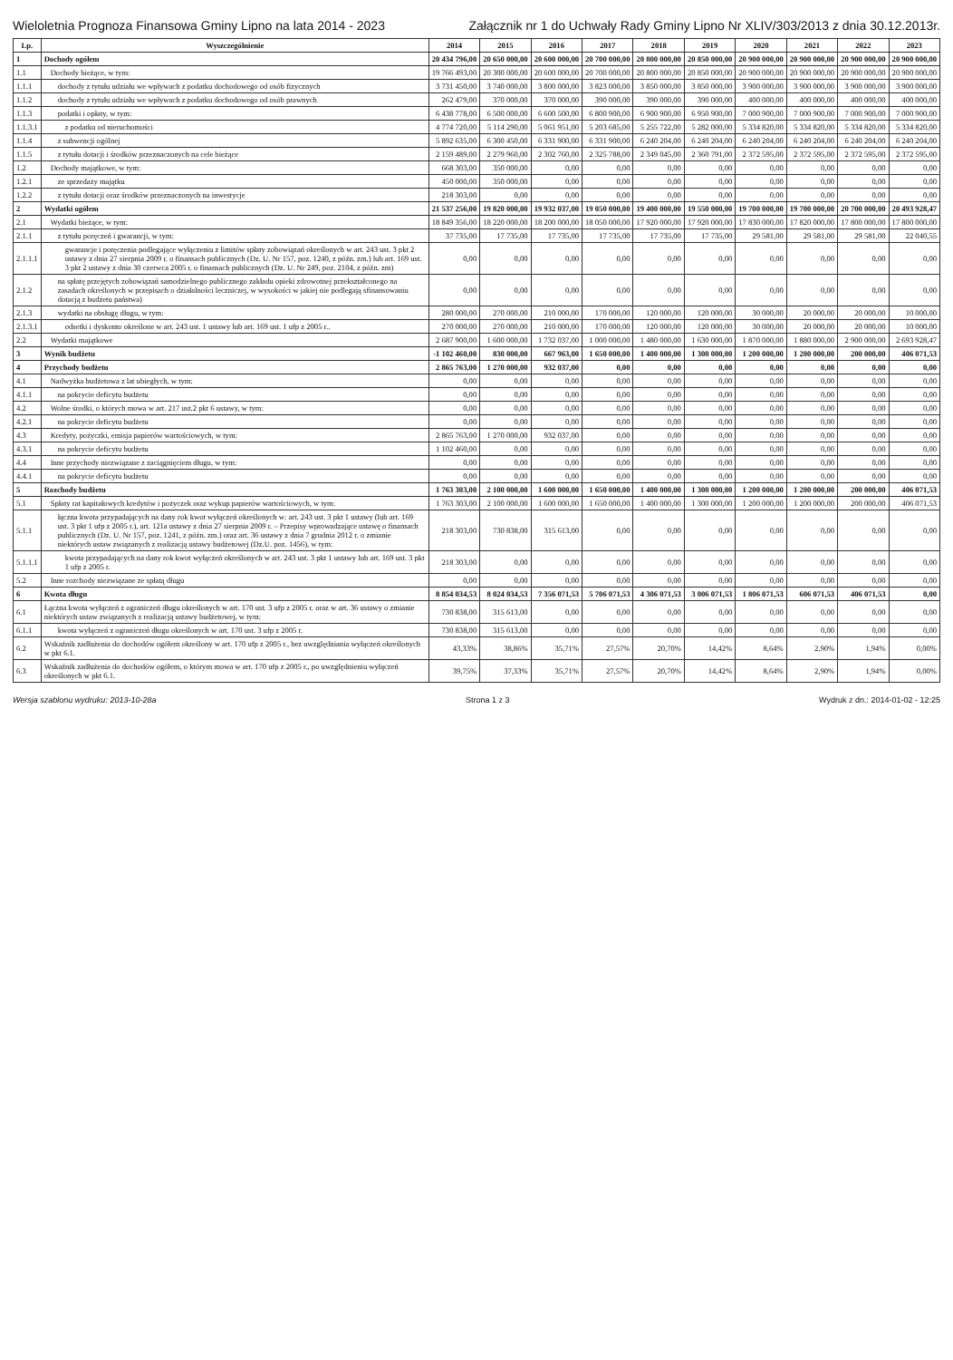Wieloletnia Prognoza Finansowa Gminy Lipno na lata 2014 - 2023 Załącznik nr 1 do Uchwały Rady Gminy Lipno Nr XLIV/303/2013 z dnia 30.12.2013r.
| Lp. | Wyszczególnienie | 2014 | 2015 | 2016 | 2017 | 2018 | 2019 | 2020 | 2021 | 2022 | 2023 |
| --- | --- | --- | --- | --- | --- | --- | --- | --- | --- | --- | --- |
| 1 | Dochody ogółem | 20 434 796,00 | 20 650 000,00 | 20 600 000,00 | 20 700 000,00 | 20 800 000,00 | 20 850 000,00 | 20 900 000,00 | 20 900 000,00 | 20 900 000,00 | 20 900 000,00 |
| 1.1 | Dochody bieżące, w tym: | 19 766 493,00 | 20 300 000,00 | 20 600 000,00 | 20 700 000,00 | 20 800 000,00 | 20 850 000,00 | 20 900 000,00 | 20 900 000,00 | 20 900 000,00 | 20 900 000,00 |
| 1.1.1 | dochody z tytułu udziału we wpływach z podatku dochodowego od osób fizycznych | 3 731 450,00 | 3 740 000,00 | 3 800 000,00 | 3 823 000,00 | 3 850 000,00 | 3 850 000,00 | 3 900 000,00 | 3 900 000,00 | 3 900 000,00 | 3 900 000,00 |
| 1.1.2 | dochody z tytułu udziału we wpływach z podatku dochodowego od osób prawnych | 262 479,00 | 370 000,00 | 370 000,00 | 390 000,00 | 390 000,00 | 390 000,00 | 400 000,00 | 400 000,00 | 400 000,00 | 400 000,00 |
| 1.1.3 | podatki i opłaty, w tym: | 6 438 778,00 | 6 500 000,00 | 6 600 500,00 | 6 800 900,00 | 6 900 900,00 | 6 950 900,00 | 7 000 900,00 | 7 000 900,00 | 7 000 900,00 | 7 000 900,00 |
| 1.1.3.1 | z podatku od nieruchomości | 4 774 720,00 | 5 114 290,00 | 5 061 951,00 | 5 203 685,00 | 5 255 722,00 | 5 282 000,00 | 5 334 820,00 | 5 334 820,00 | 5 334 820,00 | 5 334 820,00 |
| 1.1.4 | z subwencji ogólnej | 5 892 635,00 | 6 300 450,00 | 6 331 900,00 | 6 331 900,00 | 6 240 204,00 | 6 240 204,00 | 6 240 204,00 | 6 240 204,00 | 6 240 204,00 | 6 240 204,00 |
| 1.1.5 | z tytułu dotacji i środków przeznaczonych na cele bieżące | 2 159 489,00 | 2 279 960,00 | 2 302 760,00 | 2 325 788,00 | 2 349 045,00 | 2 360 791,00 | 2 372 595,00 | 2 372 595,00 | 2 372 595,00 | 2 372 595,00 |
| 1.2 | Dochody majątkowe, w tym: | 668 303,00 | 350 000,00 | 0,00 | 0,00 | 0,00 | 0,00 | 0,00 | 0,00 | 0,00 | 0,00 |
| 1.2.1 | ze sprzedaży majątku | 450 000,00 | 350 000,00 | 0,00 | 0,00 | 0,00 | 0,00 | 0,00 | 0,00 | 0,00 | 0,00 |
| 1.2.2 | z tytułu dotacji oraz środków przeznaczonych na inwestycje | 218 303,00 | 0,00 | 0,00 | 0,00 | 0,00 | 0,00 | 0,00 | 0,00 | 0,00 | 0,00 |
| 2 | Wydatki ogółem | 21 537 256,00 | 19 820 000,00 | 19 932 037,00 | 19 050 000,00 | 19 400 000,00 | 19 550 000,00 | 19 700 000,00 | 19 700 000,00 | 20 700 000,00 | 20 493 928,47 |
| 2.1 | Wydatki bieżące, w tym: | 18 849 356,00 | 18 220 000,00 | 18 200 000,00 | 18 050 000,00 | 17 920 000,00 | 17 920 000,00 | 17 830 000,00 | 17 820 000,00 | 17 800 000,00 | 17 800 000,00 |
| 2.1.1 | z tytułu poręczeń i gwarancji, w tym: | 37 735,00 | 17 735,00 | 17 735,00 | 17 735,00 | 17 735,00 | 17 735,00 | 29 581,00 | 29 581,00 | 29 581,00 | 22 040,55 |
| 2.1.1.1 | gwarancje i poręczenia podlegające wyłączeniu z limitów spłaty zobowiązań określonych w art. 243 ust. 3 pkt 2 ustawy z dnia 27 sierpnia 2009 r. o finansach publicznych (Dz. U. Nr 157, poz. 1240, z późn. zm.) lub art. 169 ust. 3 pkt 2 ustawy z dnia 30 czerwca 2005 r. o finansach publicznych (Dz. U. Nr 249, poz. 2104, z późn. zm) | 0,00 | 0,00 | 0,00 | 0,00 | 0,00 | 0,00 | 0,00 | 0,00 | 0,00 | 0,00 |
| 2.1.2 | na spłatę przejętych zobowiązań samodzielnego publicznego zakładu opieki zdrowotnej przekształconego na zasadach określonych w przepisach o działalności leczniczej, w wysokości w jakiej nie podlegają sfinansowaniu dotacją z budżetu państwa) | 0,00 | 0,00 | 0,00 | 0,00 | 0,00 | 0,00 | 0,00 | 0,00 | 0,00 | 0,00 |
| 2.1.3 | wydatki na obsługę długu, w tym: | 280 000,00 | 270 000,00 | 210 000,00 | 170 000,00 | 120 000,00 | 120 000,00 | 30 000,00 | 20 000,00 | 20 000,00 | 10 000,00 |
| 2.1.3.1 | odsetki i dyskonto określone w art. 243 ust. 1 ustawy lub art. 169 ust. 1 ufp z 2005 r.. | 270 000,00 | 270 000,00 | 210 000,00 | 170 000,00 | 120 000,00 | 120 000,00 | 30 000,00 | 20 000,00 | 20 000,00 | 10 000,00 |
| 2.2 | Wydatki majątkowe | 2 687 900,00 | 1 600 000,00 | 1 732 037,00 | 1 000 000,00 | 1 480 000,00 | 1 630 000,00 | 1 870 000,00 | 1 880 000,00 | 2 900 000,00 | 2 693 928,47 |
| 3 | Wynik budżetu | -1 102 460,00 | 830 000,00 | 667 963,00 | 1 650 000,00 | 1 400 000,00 | 1 300 000,00 | 1 200 000,00 | 1 200 000,00 | 200 000,00 | 406 071,53 |
| 4 | Przychody budżetu | 2 865 763,00 | 1 270 000,00 | 932 037,00 | 0,00 | 0,00 | 0,00 | 0,00 | 0,00 | 0,00 | 0,00 |
| 4.1 | Nadwyżka budżetowa z lat ubiegłych, w tym: | 0,00 | 0,00 | 0,00 | 0,00 | 0,00 | 0,00 | 0,00 | 0,00 | 0,00 | 0,00 |
| 4.1.1 | na pokrycie deficytu budżetu | 0,00 | 0,00 | 0,00 | 0,00 | 0,00 | 0,00 | 0,00 | 0,00 | 0,00 | 0,00 |
| 4.2 | Wolne środki, o których mowa w art. 217 ust.2 pkt 6 ustawy, w tym: | 0,00 | 0,00 | 0,00 | 0,00 | 0,00 | 0,00 | 0,00 | 0,00 | 0,00 | 0,00 |
| 4.2.1 | na pokrycie deficytu budżetu | 0,00 | 0,00 | 0,00 | 0,00 | 0,00 | 0,00 | 0,00 | 0,00 | 0,00 | 0,00 |
| 4.3 | Kredyty, pożyczki, emisja papierów wartościowych, w tym: | 2 865 763,00 | 1 270 000,00 | 932 037,00 | 0,00 | 0,00 | 0,00 | 0,00 | 0,00 | 0,00 | 0,00 |
| 4.3.1 | na pokrycie deficytu budżetu | 1 102 460,00 | 0,00 | 0,00 | 0,00 | 0,00 | 0,00 | 0,00 | 0,00 | 0,00 | 0,00 |
| 4.4 | Inne przychody niezwiązane z zaciągnięciem długu, w tym: | 0,00 | 0,00 | 0,00 | 0,00 | 0,00 | 0,00 | 0,00 | 0,00 | 0,00 | 0,00 |
| 4.4.1 | na pokrycie deficytu budżetu | 0,00 | 0,00 | 0,00 | 0,00 | 0,00 | 0,00 | 0,00 | 0,00 | 0,00 | 0,00 |
| 5 | Rozchody budżetu | 1 763 303,00 | 2 100 000,00 | 1 600 000,00 | 1 650 000,00 | 1 400 000,00 | 1 300 000,00 | 1 200 000,00 | 1 200 000,00 | 200 000,00 | 406 071,53 |
| 5.1 | Spłaty rat kapitałowych kredytów i pożyczek oraz wykup papierów wartościowych, w tym: | 1 763 303,00 | 2 100 000,00 | 1 600 000,00 | 1 650 000,00 | 1 400 000,00 | 1 300 000,00 | 1 200 000,00 | 1 200 000,00 | 200 000,00 | 406 071,53 |
| 5.1.1 | łączna kwota przypadających na dany rok kwot wyłączeń określonych w: art. 243 ust. 3 pkt 1 ustawy (lub art. 169 ust. 3 pkt 1 ufp z 2005 r.), art. 121a ustawy z dnia 27 sierpnia 2009 r. – Przepisy wprowadzające ustawę o finansach publicznych (Dz. U. Nr 157, poz. 1241, z późn. zm.) oraz art. 36 ustawy z dnia 7 grudnia 2012 r. o zmianie niektórych ustaw związanych z realizacją ustawy budżetowej (Dz.U. poz. 1456), w tym: | 218 303,00 | 730 838,00 | 315 613,00 | 0,00 | 0,00 | 0,00 | 0,00 | 0,00 | 0,00 | 0,00 |
| 5.1.1.1 | kwota przypadających na dany rok kwot wyłączeń określonych w art. 243 ust. 3 pkt 1 ustawy lub art. 169 ust. 3 pkt 1 ufp z 2005 r. | 218 303,00 | 0,00 | 0,00 | 0,00 | 0,00 | 0,00 | 0,00 | 0,00 | 0,00 | 0,00 |
| 5.2 | Inne rozchody niezwiązane ze spłatą długu | 0,00 | 0,00 | 0,00 | 0,00 | 0,00 | 0,00 | 0,00 | 0,00 | 0,00 | 0,00 |
| 6 | Kwota długu | 8 854 034,53 | 8 024 034,53 | 7 356 071,53 | 5 706 071,53 | 4 306 071,53 | 3 006 071,53 | 1 806 071,53 | 606 071,53 | 406 071,53 | 0,00 |
| 6.1 | Łączna kwota wyłączeń z ograniczeń długu określonych w art. 170 ust. 3 ufp z 2005 r. oraz w art. 36 ustawy o zmianie niektórych ustaw związanych z realizacją ustawy budżetowej, w tym: | 730 838,00 | 315 613,00 | 0,00 | 0,00 | 0,00 | 0,00 | 0,00 | 0,00 | 0,00 | 0,00 |
| 6.1.1 | kwota wyłączeń z ograniczeń długu określonych w art. 170 ust. 3 ufp z 2005 r. | 730 838,00 | 315 613,00 | 0,00 | 0,00 | 0,00 | 0,00 | 0,00 | 0,00 | 0,00 | 0,00 |
| 6.2 | Wskaźnik zadłużenia do dochodów ogółem określony w art. 170 ufp z 2005 r., bez uwzględniania wyłączeń określonych w pkt 6.1. | 43,33% | 38,86% | 35,71% | 27,57% | 20,70% | 14,42% | 8,64% | 2,90% | 1,94% | 0,00% |
| 6.3 | Wskaźnik zadłużenia do dochodów ogółem, o którym mowa w art. 170 ufp z 2005 r., po uwzględnieniu wyłączeń określonych w pkt 6.1. | 39,75% | 37,33% | 35,71% | 27,57% | 20,70% | 14,42% | 8,64% | 2,90% | 1,94% | 0,00% |
Wersja szablonu wydruku: 2013-10-28a Strona 1 z 3 Wydruk z dn.: 2014-01-02 - 12:25